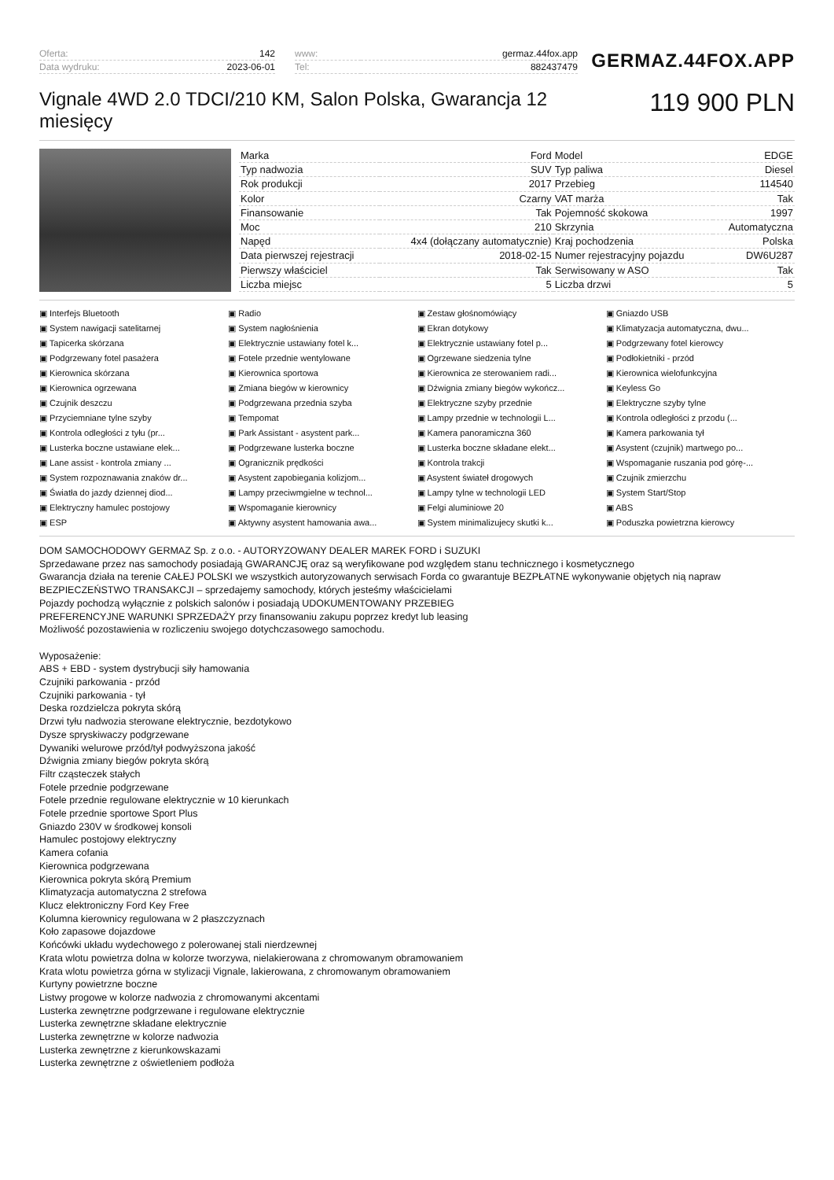| Oferta: | 142 |
| Data wydruku: | 2023-06-01 |
| www: | germaz.44fox.app |
| Tel: | 882437479 |
GERMAZ.44FOX.APP
Vignale 4WD 2.0 TDCI/210 KM, Salon Polska, Gwarancja 12 miesięcy
119 900 PLN
| Marka | Ford | Model | EDGE |
| Typ nadwozia | SUV | Typ paliwa | Diesel |
| Rok produkcji | 2017 | Przebieg | 114540 |
| Kolor | Czarny | VAT marża | Tak |
| Finansowanie | Tak | Pojemność skokowa | 1997 |
| Moc | 210 | Skrzynia | Automatyczna |
| Napęd | 4x4 (dołączany automatycznie) | Kraj pochodzenia | Polska |
| Data pierwszej rejestracji | 2018-02-15 | Numer rejestracyjny pojazdu | DW6U287 |
| Pierwszy właściciel | Tak | Serwisowany w ASO | Tak |
| Liczba miejsc | 5 | Liczba drzwi | 5 |
Interfejs Bluetooth Radio Zestaw głośnomówiący Gniazdo USB System nawigacji satelitarnej System nagłośnienia Ekran dotykowy Klimatyzacja automatyczna, dwu... Tapicerka skórzana Elektrycznie ustawiany fotel k... Elektrycznie ustawiany fotel p... Podgrzewany fotel kierowcy Podgrzewany fotel pasażera Fotele przednie wentylowane Ogrzewane siedzenia tylne Podłokietniki - przód Kierownica skórzana Kierownica sportowa Kierownica ze sterowaniem radi... Kierownica wielofunkcyjna Kierownica ogrzewana Zmiana biegów w kierownicy Dźwignia zmiany biegów wykończ... Keyless Go Czujnik deszczu Podgrzewana przednia szyba Elektryczne szyby przednie Elektryczne szyby tylne Przyciemniane tylne szyby Tempomat Lampy przednie w technologii L... Kontrola odległości z przodu (... Kontrola odległości z tyłu (pr... Park Assistant - asystent park... Kamera panoramiczna 360 Kamera parkowania tył Lusterka boczne ustawiane elek... Podgrzewane lusterka boczne Lusterka boczne składane elekt... Asystent (czujnik) martwego po... Lane assist - kontrola zmiany ... Ogranicznik prędkości Kontrola trakcji Wspomaganie ruszania pod górę-... System rozpoznawania znaków dr... Asystent zapobiegania kolizjom... Asystent świateł drogowych Czujnik zmierzchu Światła do jazdy dziennej diod... Lampy przeciwmgielne w technol... Lampy tylne w technologii LED System Start/Stop Elektryczny hamulec postojowy Wspomaganie kierownicy Felgi aluminiowe 20 ABS ESP Aktywny asystent hamowania awa... System minimalizujecy skutki k... Poduszka powietrzna kierowcy
DOM SAMOCHODOWY GERMAZ Sp. z o.o. - AUTORYZOWANY DEALER MAREK FORD i SUZUKI
Sprzedawane przez nas samochody posiadają GWARANCJĘ oraz są weryfikowane pod względem stanu technicznego i kosmetycznego
Gwarancja działa na terenie CAŁEJ POLSKI we wszystkich autoryzowanych serwisach Forda co gwarantuje BEZPŁATNE wykonywanie objętych nią napraw
BEZPIECZEŃSTWO TRANSAKCJI – sprzedajemy samochody, których jesteśmy właścicielami
Pojazdy pochodzą wyłącznie z polskich salonów i posiadają UDOKUMENTOWANY PRZEBIEG
PREFERENCYJNE WARUNKI SPRZEDAŻY przy finansowaniu zakupu poprzez kredyt lub leasing
Możliwość pozostawienia w rozliczeniu swojego dotychczasowego samochodu.
Wyposażenie:
ABS + EBD - system dystrybucji siły hamowania
Czujniki parkowania - przód
Czujniki parkowania - tył
Deska rozdzielcza pokryta skórą
Drzwi tyłu nadwozia sterowane elektrycznie, bezdotykowo
Dysze spryskiwaczy podgrzewane
Dywaniki welurowe przód/tył podwyższona jakość
Dźwignia zmiany biegów pokryta skórą
Filtr cząsteczek stałych
Fotele przednie podgrzewane
Fotele przednie regulowane elektrycznie w 10 kierunkach
Fotele przednie sportowe Sport Plus
Gniazdo 230V w środkowej konsoli
Hamulec postojowy elektryczny
Kamera cofania
Kierownica podgrzewana
Kierownica pokryta skórą Premium
Klimatyzacja automatyczna 2 strefowa
Klucz elektroniczny Ford Key Free
Kolumna kierownicy regulowana w 2 płaszczyznach
Koło zapasowe dojazdowe
Końcówki układu wydechowego z polerowanej stali nierdzewnej
Krata wlotu powietrza dolna w kolorze tworzywa, nielakierowana z chromowanym obramowaniem
Krata wlotu powietrza górna w stylizacji Vignale, lakierowana, z chromowanym obramowaniem
Kurtyny powietrzne boczne
Listwy progowe w kolorze nadwozia z chromowanymi akcentami
Lusterka zewnętrzne podgrzewane i regulowane elektrycznie
Lusterka zewnętrzne składane elektrycznie
Lusterka zewnętrzne w kolorze nadwozia
Lusterka zewnętrzne z kierunkowskazami
Lusterka zewnętrzne z oświetleniem podłoża